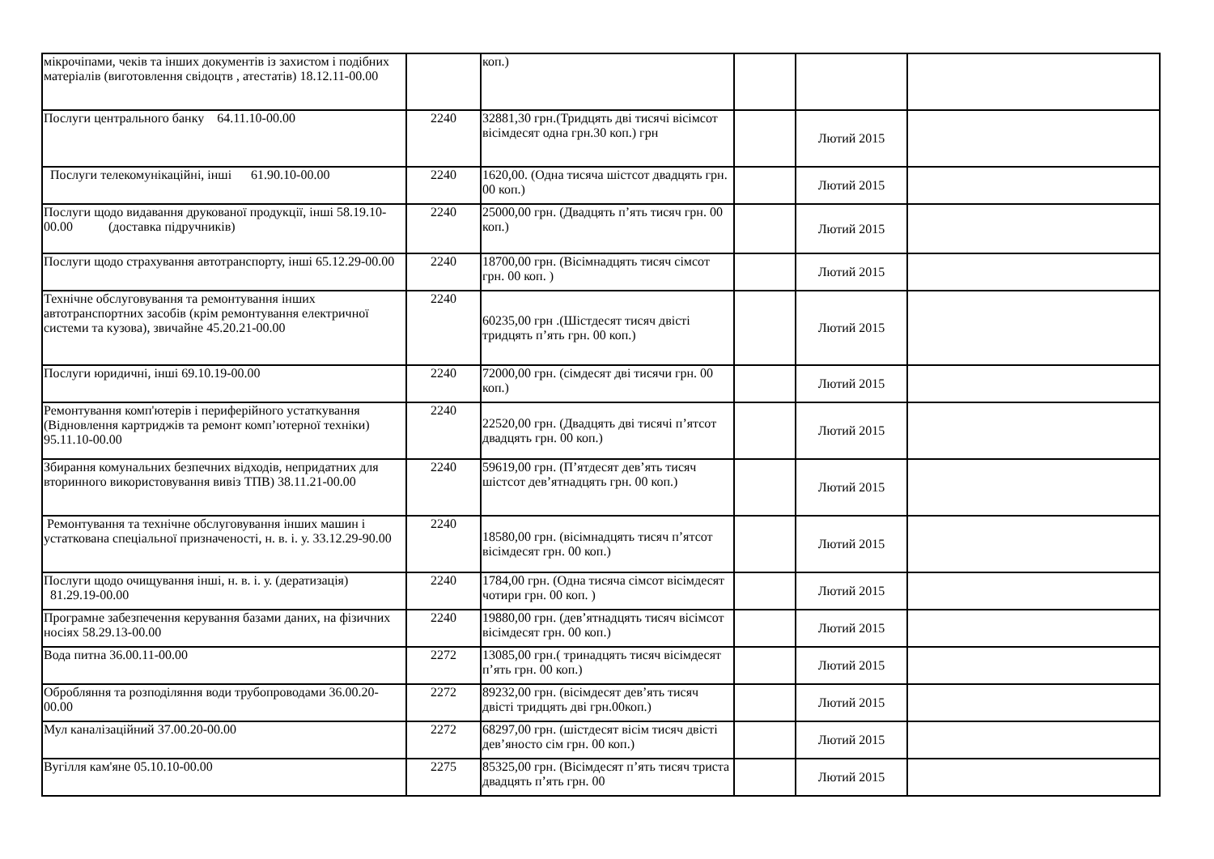| мікрочіпами, чеків та інших документів із захистом і подібних матеріалів (виготовлення свідоцтв , атестатів) 18.12.11-00.00 | | коп.) | | | |
| Послуги центрального банку 64.11.10-00.00 | 2240 | 32881,30 грн.(Тридцять дві тисячі вісімсот вісімдесят одна грн.30 коп.) грн | | Лютий 2015 | |
| Послуги телекомунікаційні, інші 61.90.10-00.00 | 2240 | 1620,00. (Одна тисяча шістсот двадцять грн. 00 коп.) | | Лютий 2015 | |
| Послуги щодо видавання друкованої продукції, інші 58.19.10-00.00 (доставка підручників) | 2240 | 25000,00 грн. (Двадцять п’ять тисяч грн. 00 коп.) | | Лютий 2015 | |
| Послуги щодо страхування автотранспорту, інші 65.12.29-00.00 | 2240 | 18700,00 грн. (Вісімнадцять тисяч сімсот грн. 00 коп. ) | | Лютий 2015 | |
| Технічне обслуговування та ремонтування інших автотранспортних засобів (крім ремонтування електричної системи та кузова), звичайне 45.20.21-00.00 | 2240 | 60235,00 грн .(Шістдесят тисяч двісті тридцять п’ять грн. 00 коп.) | | Лютий 2015 | |
| Послуги юридичні, інші 69.10.19-00.00 | 2240 | 72000,00 грн. (сімдесят дві тисячи грн. 00 коп.) | | Лютий 2015 | |
| Ремонтування комп'ютерів і периферійного устаткування (Відновлення картриджів та ремонт комп’ютерної техніки) 95.11.10-00.00 | 2240 | 22520,00 грн. (Двадцять дві тисячі п’ятсот двадцять грн. 00 коп.) | | Лютий 2015 | |
| Збирання комунальних безпечних відходів, непридатних для вторинного використовування вивіз ТПВ) 38.11.21-00.00 | 2240 | 59619,00 грн. (П’ятдесят дев’ять тисяч шістсот дев’ятнадцять грн. 00 коп.) | | Лютий 2015 | |
| Ремонтування та технічне обслуговування інших машин і устаткована спеціальної призначеності, н. в. і. у. 33.12.29-90.00 | 2240 | 18580,00 грн. (вісімнадцять тисяч п’ятсот вісімдесят грн. 00 коп.) | | Лютий 2015 | |
| Послуги щодо очищування інші, н. в. і. у. (дератизація) 81.29.19-00.00 | 2240 | 1784,00 грн. (Одна тисяча сімсот вісімдесят чотири грн. 00 коп. ) | | Лютий 2015 | |
| Програмне забезпечення керування базами даних, на фізичних носіях 58.29.13-00.00 | 2240 | 19880,00 грн. (дев’ятнадцять тисяч вісімсот вісімдесят грн. 00 коп.) | | Лютий 2015 | |
| Вода питна 36.00.11-00.00 | 2272 | 13085,00 грн.( тринадцять тисяч вісімдесят п’ять грн. 00 коп.) | | Лютий 2015 | |
| Обробляння та розподіляння води трубопроводами 36.00.20-00.00 | 2272 | 89232,00 грн. (вісімдесят дев’ять тисяч двісті тридцять дві грн.00коп.) | | Лютий 2015 | |
| Мул каналізаційний 37.00.20-00.00 | 2272 | 68297,00 грн. (шістдесят вісім тисяч двісті дев’яносто сім грн. 00 коп.) | | Лютий 2015 | |
| Вугілля кам'яне 05.10.10-00.00 | 2275 | 85325,00 грн. (Вісімдесят п’ять тисяч триста двадцять п’ять грн. 00 | | Лютий 2015 | |